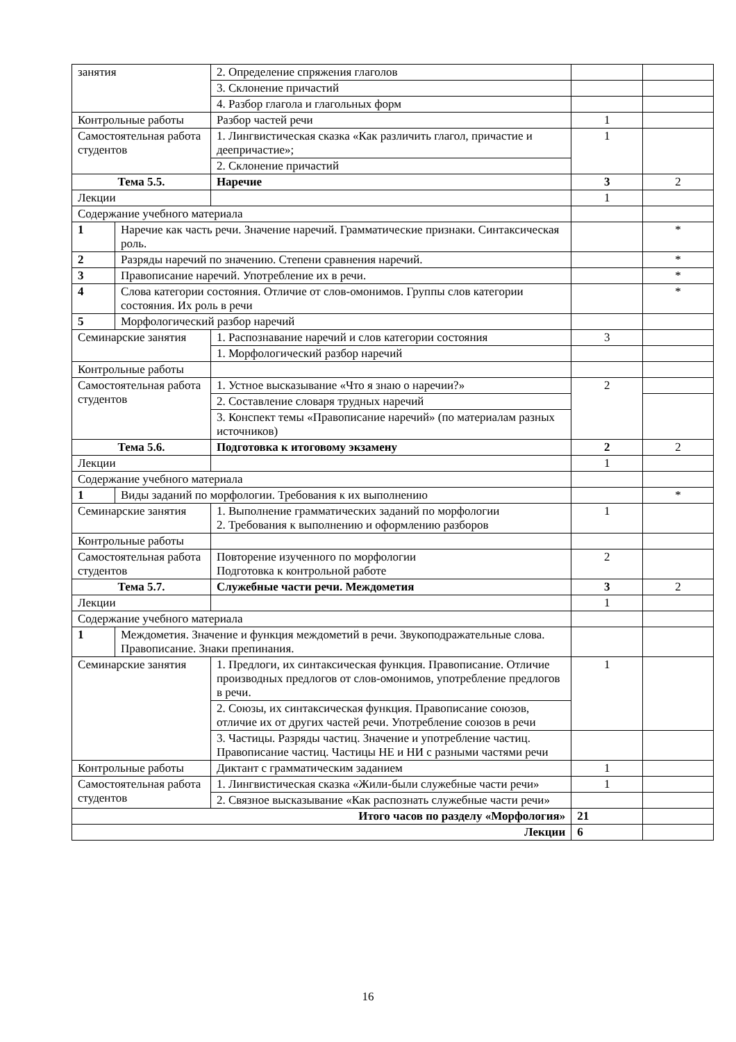| занятия | | 2. Определение спряжения глаголов | | |
| | | 3. Склонение причастий | | |
| | | 4. Разбор глагола и глагольных форм | | |
| Контрольные работы | | Разбор частей речи | 1 | |
| Самостоятельная работа студентов | | 1. Лингвистическая сказка «Как различить глагол, причастие и деепричастие»; | 1 | |
| | | 2. Склонение причастий | | |
| Тема 5.5. | | Наречие | 3 | 2 |
| Лекции | | | 1 | |
| Содержание учебного материала | | | | |
| 1 | Наречие как часть речи. Значение наречий. Грамматические признаки. Синтаксическая роль. | | | * |
| 2 | Разряды наречий по значению. Степени сравнения наречий. | | | * |
| 3 | Правописание наречий. Употребление их в речи. | | | * |
| 4 | Слова категории состояния. Отличие от слов-омонимов. Группы слов категории состояния. Их роль в речи | | | * |
| 5 | Морфологический разбор наречий | | | |
| Семинарские занятия | | 1. Распознавание наречий и слов категории состояния | 3 | |
| | | 1. Морфологический разбор наречий | | |
| Контрольные работы | | | | |
| Самостоятельная работа студентов | | 1. Устное высказывание «Что я знаю о наречии?» | 2 | |
| | | 2. Составление словаря трудных наречий | | |
| | | 3. Конспект темы «Правописание наречий» (по материалам разных источников) | | |
| Тема 5.6. | | Подготовка к итоговому экзамену | 2 | 2 |
| Лекции | | | 1 | |
| Содержание учебного материала | | | | |
| 1 | Виды заданий по морфологии. Требования к их выполнению | | | * |
| Семинарские занятия | | 1. Выполнение грамматических заданий по морфологии 2. Требования к выполнению и оформлению разборов | 1 | |
| Контрольные работы | | | | |
| Самостоятельная работа студентов | | Повторение изученного по морфологии Подготовка к контрольной работе | 2 | |
| Тема 5.7. | | Служебные части речи. Междометия | 3 | 2 |
| Лекции | | | 1 | |
| Содержание учебного материала | | | | |
| 1 | Междометия. Значение и функция междометий в речи. Звукоподражательные слова. Правописание. Знаки препинания. | | | |
| Семинарские занятия | | 1. Предлоги, их синтаксическая функция. Правописание. Отличие производных предлогов от слов-омонимов, употребление предлогов в речи. | 1 | |
| | | 2. Союзы, их синтаксическая функция. Правописание союзов, отличие их от других частей речи. Употребление союзов в речи | | |
| | | 3. Частицы. Разряды частиц. Значение и употребление частиц. Правописание частиц. Частицы НЕ и НИ с разными частями речи | | |
| Контрольные работы | | Диктант с грамматическим заданием | 1 | |
| Самостоятельная работа студентов | | 1. Лингвистическая сказка «Жили-были служебные части речи» | 1 | |
| | | 2. Связное высказывание «Как распознать служебные части речи» | | |
| Итого часов по разделу «Морфология» | | | 21 | |
| Лекции | | | 6 | |
16